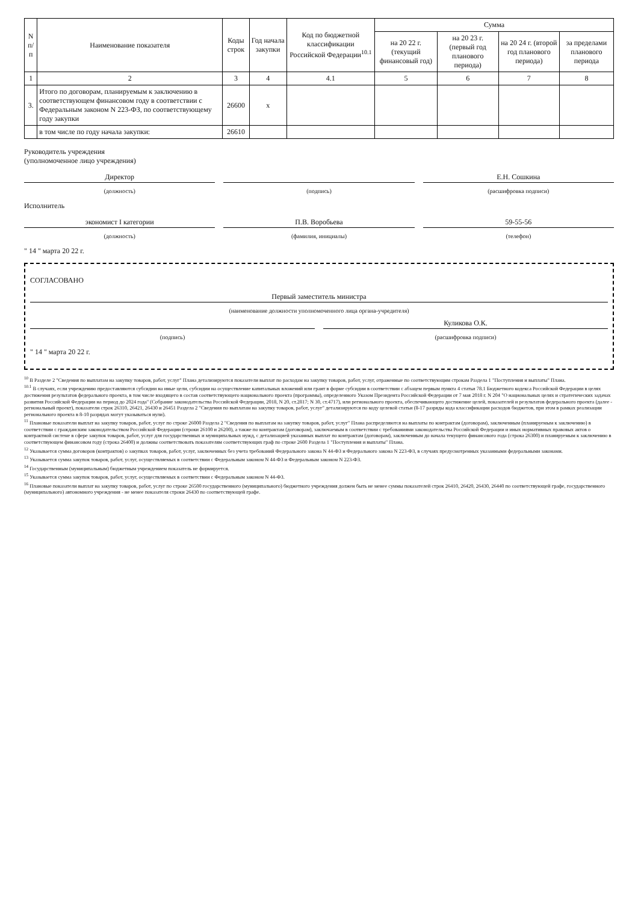| N п/п | Наименование показателя | Коды строк | Год начала закупки | Код по бюджетной классификации Российской Федерации<sup>10.1</sup> | Сумма | | | |
| --- | --- | --- | --- | --- | --- | --- | --- | --- |
| | | | | | на 20 22 г. (текущий финансовый год) | на 20 23 г. (первый год планового периода) | на 20 24 г. (второй год планового периода) | за пределами планового периода |
| 1 | 2 | 3 | 4 | 4.1 | 5 | 6 | 7 | 8 |
| 3. | Итого по договорам, планируемым к заключению в соответствующем финансовом году в соответствии с Федеральным законом N 223-ФЗ, по соответствующему году закупки | 26600 | x | | | | | |
| | в том числе по году начала закупки: | 26610 | | | | | | |
Руководитель учреждения
(уполномоченное лицо учреждения)
Директор Е.Н. Сошкина
(должность) (подпись) (расшифровка подписи)
Исполнитель
экономист I категории П.В. Воробьева 59-55-56
(должность) (фамилия, инициалы) (телефон)
" 14 " марта 20 22 г.
СОГЛАСОВАНО
Первый заместитель министра
(наименование должности уполномоченного лица органа-учредителя)
Куликова О.К.
(подпись) (расшифровка подписи)
" 14 " марта 20 22 г.
<sup>10</sup> В Разделе 2 "Сведения по выплатам на закупку товаров, работ, услуг" Плана детализируются показатели выплат по расходам на закупку товаров, работ, услуг, отраженные по соответствующим строкам Раздела 1 "Поступления и выплаты" Плана.
<sup>10.1</sup> В случаях, если учреждению предоставляются субсидии на иные цели, субсидии на осуществление капитальных вложений или грант в форме субсидии в соответствии с абзацем первым пункта 4 статьи 78.1 Бюджетного кодекса Российской Федерации в целях достижения результатов федерального проекта, в том числе входящего в состав соответствующего национального проекта (программы), определенного Указом Президента Российской Федерации от 7 мая 2018 г. N 204 "О национальных целях и стратегических задачах развития Российской Федерации на период до 2024 года" (Собрание законодательства Российской Федерации, 2018, N 20, ст.2817; N 30, ст.4717), или регионального проекта, обеспечивающего достижение целей, показателей и результатов федерального проекта (далее - региональный проект), показатели строк 26310, 26421, 26430 и 26451 Раздела 2 "Сведения по выплатам на закупку товаров, работ, услуг" детализируются по коду целевой статьи (8-17 разряды кода классификации расходов бюджетов, при этом в рамках реализации регионального проекта в 8-10 разрядах могут указываться нули).
<sup>11</sup> Плановые показатели выплат на закупку товаров, работ, услуг по строке 26000 Раздела 2 "Сведения по выплатам на закупку товаров, работ, услуг" Плана распределяются на выплаты по контрактам (договорам), заключенным (планируемым к заключению) в соответствии с гражданским законодательством Российской Федерации (строки 26100 и 26200), а также по контрактам (договорам), заключаемым в соответствии с требованиями законодательства Российской Федерации и иных нормативных правовых актов о контрактной системе в сфере закупок товаров, работ, услуг для государственных и муниципальных нужд, с детализацией указанных выплат по контрактам (договорам), заключенным до начала текущего финансового года (строка 26300) и планируемым к заключению в соответствующем финансовом году (строка 26400) и должны соответствовать показателям соответствующих граф по строке 2600 Раздела 1 "Поступления и выплаты" Плана.
<sup>12</sup> Указывается сумма договоров (контрактов) о закупках товаров, работ, услуг, заключенных без учета требований Федерального закона N 44-ФЗ и Федерального закона N 223-ФЗ, в случаях предусмотренных указанными федеральными законами.
<sup>13</sup> Указывается сумма закупок товаров, работ, услуг, осуществляемых в соответствии с Федеральным законом N 44-ФЗ и Федеральным законом N 223-ФЗ.
<sup>14</sup> Государственным (муниципальным) бюджетным учреждением показатель не формируется.
<sup>15</sup> Указывается сумма закупок товаров, работ, услуг, осуществляемых в соответствии с Федеральным законом N 44-ФЗ.
<sup>16</sup> Плановые показатели выплат на закупку товаров, работ, услуг по строке 26500 государственного (муниципального) бюджетного учреждения должен быть не менее суммы показателей строк 26410, 26420, 26430, 26440 по соответствующей графе, государственного (муниципального) автономного учреждения - не менее показателя строки 26430 по соответствующей графе.